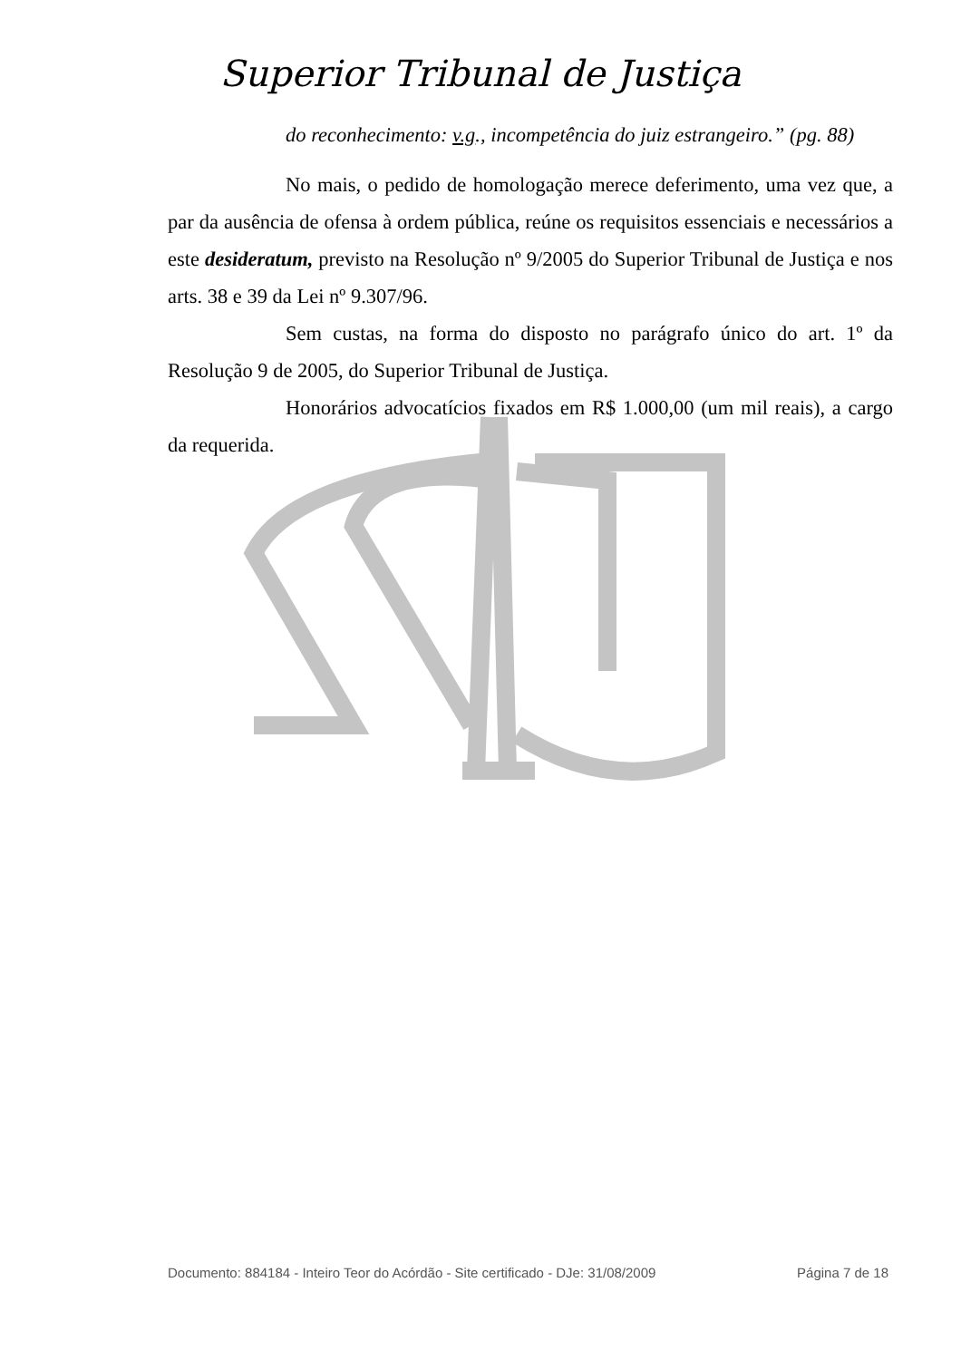Superior Tribunal de Justiça
do reconhecimento: v.g., incompetência do juiz estrangeiro.” (pg. 88)
No mais, o pedido de homologação merece deferimento, uma vez que, a par da ausência de ofensa à ordem pública, reúne os requisitos essenciais e necessários a este desideratum, previsto na Resolução nº 9/2005 do Superior Tribunal de Justiça e nos arts. 38 e 39 da Lei nº 9.307/96.
Sem custas, na forma do disposto no parágrafo único do art. 1º da Resolução 9 de 2005, do Superior Tribunal de Justiça.
Honorários advocatícios fixados em R$ 1.000,00 (um mil reais), a cargo da requerida.
Documento: 884184 - Inteiro Teor do Acórdão - Site certificado - DJe: 31/08/2009 Página 7 de 18